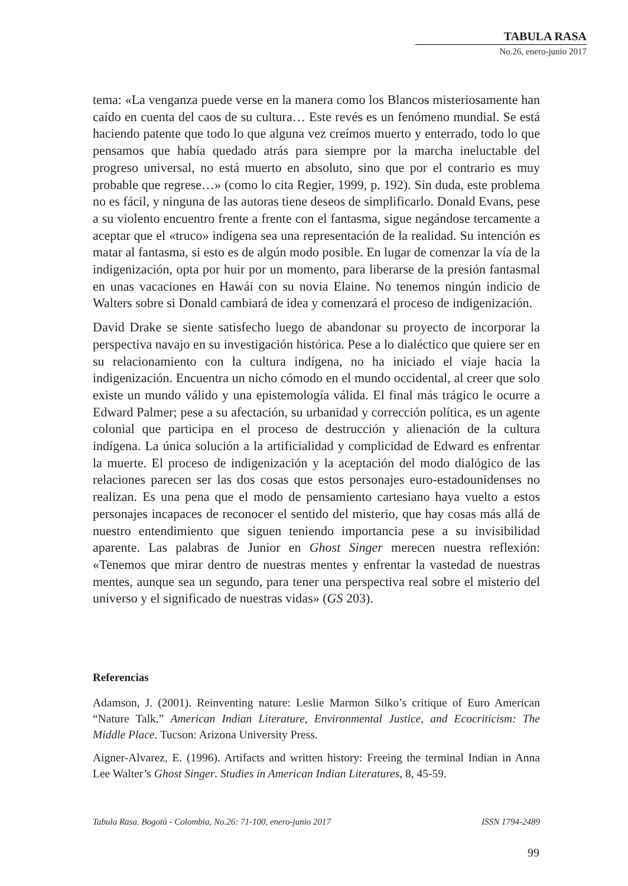TABULA RASA
No.26, enero-junio 2017
tema: «La venganza puede verse en la manera como los Blancos misteriosamente han caído en cuenta del caos de su cultura… Este revés es un fenómeno mundial. Se está haciendo patente que todo lo que alguna vez creímos muerto y enterrado, todo lo que pensamos que había quedado atrás para siempre por la marcha ineluctable del progreso universal, no está muerto en absoluto, sino que por el contrario es muy probable que regrese…» (como lo cita Regier, 1999, p. 192). Sin duda, este problema no es fácil, y ninguna de las autoras tiene deseos de simplificarlo. Donald Evans, pese a su violento encuentro frente a frente con el fantasma, sigue negándose tercamente a aceptar que el «truco» indígena sea una representación de la realidad. Su intención es matar al fantasma, si esto es de algún modo posible. En lugar de comenzar la vía de la indigenización, opta por huir por un momento, para liberarse de la presión fantasmal en unas vacaciones en Hawái con su novia Elaine. No tenemos ningún indicio de Walters sobre si Donald cambiará de idea y comenzará el proceso de indigenización.
David Drake se siente satisfecho luego de abandonar su proyecto de incorporar la perspectiva navajo en su investigación histórica. Pese a lo dialéctico que quiere ser en su relacionamiento con la cultura indígena, no ha iniciado el viaje hacia la indigenización. Encuentra un nicho cómodo en el mundo occidental, al creer que solo existe un mundo válido y una epistemología válida. El final más trágico le ocurre a Edward Palmer; pese a su afectación, su urbanidad y corrección política, es un agente colonial que participa en el proceso de destrucción y alienación de la cultura indígena. La única solución a la artificialidad y complicidad de Edward es enfrentar la muerte. El proceso de indigenización y la aceptación del modo dialógico de las relaciones parecen ser las dos cosas que estos personajes euro-estadounidenses no realizan. Es una pena que el modo de pensamiento cartesiano haya vuelto a estos personajes incapaces de reconocer el sentido del misterio, que hay cosas más allá de nuestro entendimiento que siguen teniendo importancia pese a su invisibilidad aparente. Las palabras de Junior en Ghost Singer merecen nuestra reflexión: «Tenemos que mirar dentro de nuestras mentes y enfrentar la vastedad de nuestras mentes, aunque sea un segundo, para tener una perspectiva real sobre el misterio del universo y el significado de nuestras vidas» (GS 203).
Referencias
Adamson, J. (2001). Reinventing nature: Leslie Marmon Silko’s critique of Euro American “Nature Talk.” American Indian Literature, Environmental Justice, and Ecocriticism: The Middle Place. Tucson: Arizona University Press.
Aigner-Alvarez, E. (1996). Artifacts and written history: Freeing the terminal Indian in Anna Lee Walter’s Ghost Singer. Studies in American Indian Literatures, 8, 45-59.
Tabula Rasa. Bogotá - Colombia, No.26: 71-100, enero-junio 2017 ISSN 1794-2489
99